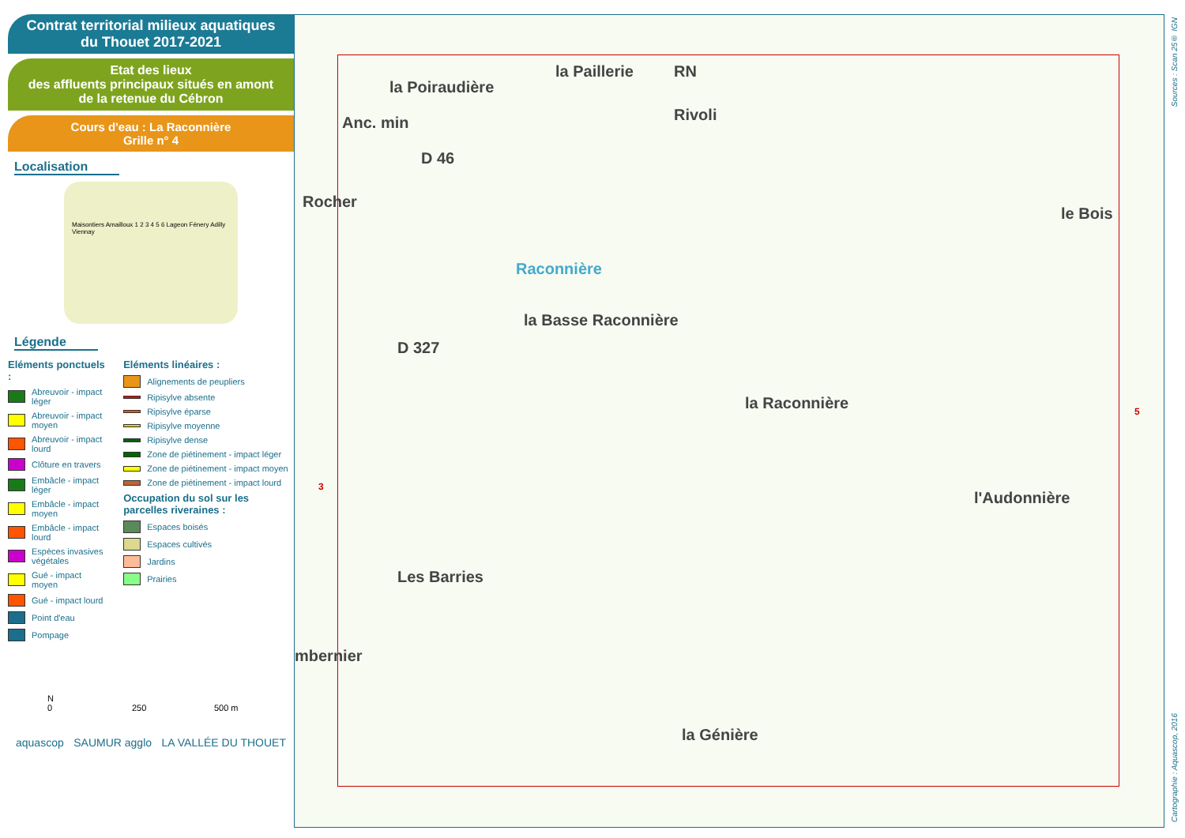Contrat territorial milieux aquatiques
du Thouet 2017-2021
Etat des lieux
des affluents principaux situés en amont
de la retenue du Cébron
Cours d'eau : La Raconnière
Grille n° 4
Localisation
Maisontiers Amailloux 1 2 3 4 5 6 Lageon Fénery Adilly Viennay
Légende
Eléments ponctuels :
Abreuvoir - impact léger
Abreuvoir - impact moyen
Abreuvoir - impact lourd
Clôture en travers
Embâcle - impact léger
Embâcle - impact moyen
Embâcle - impact lourd
Espèces invasives végétales
Gué - impact moyen
Gué - impact lourd
Point d'eau
Pompage
Eléments linéaires :
Alignements de peupliers
Ripisylve absente
Ripisylve éparse
Ripisylve moyenne
Ripisylve dense
Zone de piétinement - impact léger
Zone de piétinement - impact moyen
Zone de piétinement - impact lourd
Occupation du sol sur les parcelles riveraines :
Espaces boisés
Espaces cultivés
Jardins
Prairies
N
0 250 500 m
aquascop SAUMUR agglo LA VALLÉE DU THOUET
la Poiraudière
la Paillerie RN
Rivoli
Anc. min
Rocher
D 46
D 327
la Basse Raconnière
la Raconnière
le Bois
l'Audonnière
la Génière
mbernier
Les Barries
Raconnière
3
5
Sources : Scan 25® IGN
Cartographie : Aquascop, 2016